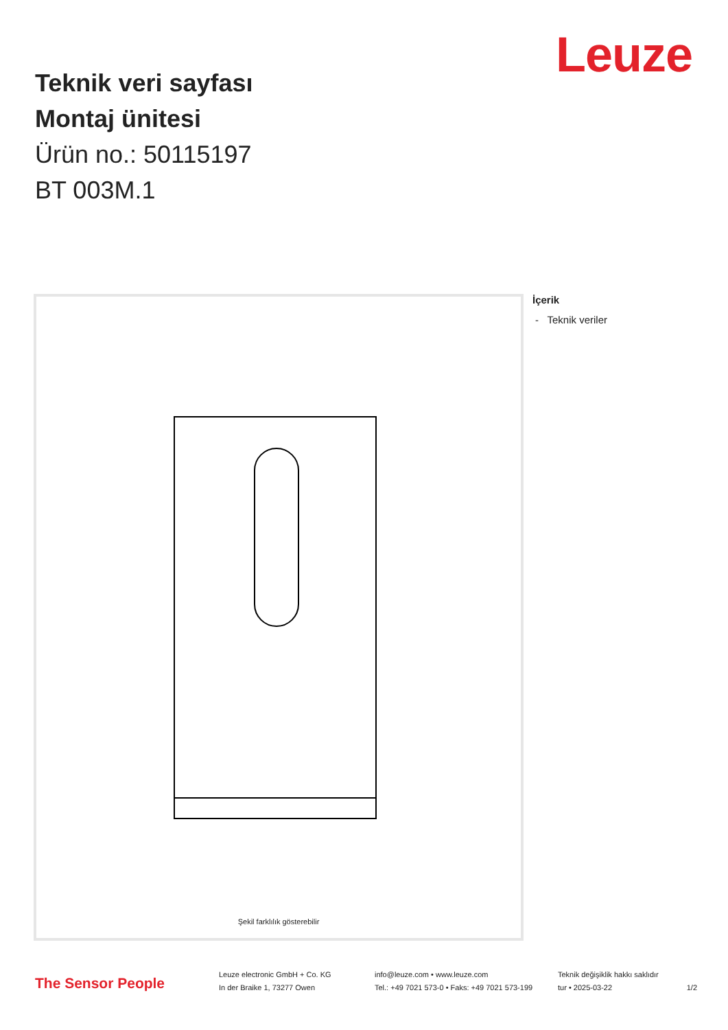Leuze
Teknik veri sayfası
Montaj ünitesi
Ürün no.: 50115197
BT 003M.1
Şekil farklılık gösterebilir
İçerik
- Teknik veriler
The Sensor People
Leuze electronic GmbH + Co. KG
In der Braike 1, 73277 Owen
info@leuze.com • www.leuze.com
Tel.: +49 7021 573-0 • Faks: +49 7021 573-199
Teknik değişiklik hakkı saklıdır
tur • 2025-03-22
1/2